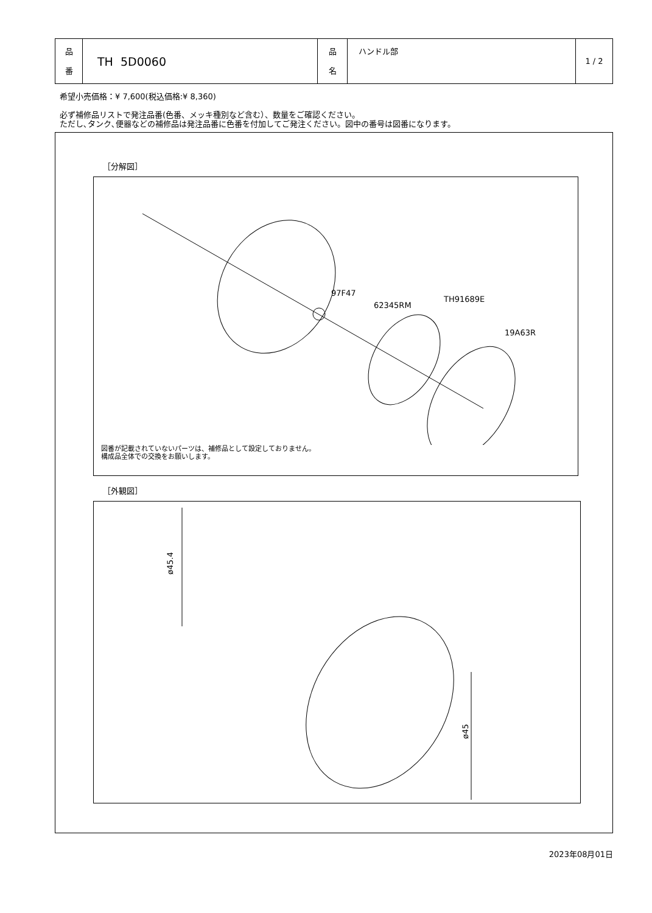| 品 番 | TH 5D0060 | 品 名 | ハンドル部 | 1 / 2 |
希望小売価格：¥ 7,600(税込価格:¥ 8,360)
必ず補修品リストで発注品番(色番、メッキ種別など含む）、数量をご確認ください。
ただし､タンク､便器などの補修品は発注品番に色番を付加してご発注ください。図中の番号は図番になります。
［分解図］
97F47
62345RM
TH91689E
19A63R
図番が記載されていないパーツは、補修品として設定しておりません。
構成品全体での交換をお願いします。
［外観図］
ø45.4
ø45
2023年08月01日